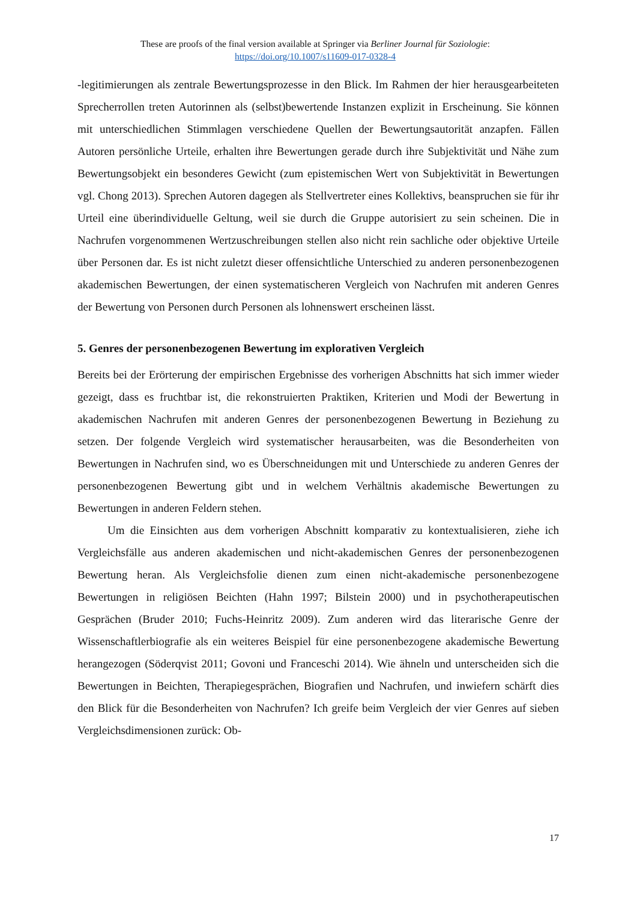These are proofs of the final version available at Springer via Berliner Journal für Soziologie:
https://doi.org/10.1007/s11609-017-0328-4
-legitimierungen als zentrale Bewertungsprozesse in den Blick. Im Rahmen der hier herausge­arbeiteten Sprecherrollen treten Autorinnen als (selbst)bewertende Instanzen explizit in Er­scheinung. Sie können mit unterschiedlichen Stimmlagen verschiedene Quellen der Bewer­tungsautorität anzapfen. Fällen Autoren persönliche Urteile, erhalten ihre Bewertungen gerade durch ihre Subjektivität und Nähe zum Bewertungsobjekt ein besonderes Gewicht (zum epis­temischen Wert von Subjektivität in Bewertungen vgl. Chong 2013). Sprechen Autoren dage­gen als Stellvertreter eines Kollektivs, beanspruchen sie für ihr Urteil eine überindividuelle Geltung, weil sie durch die Gruppe autorisiert zu sein scheinen. Die in Nachrufen vorgenom­menen Wertzuschreibungen stellen also nicht rein sachliche oder objektive Urteile über Perso­nen dar. Es ist nicht zuletzt dieser offensichtliche Unterschied zu anderen personenbezogenen akademischen Bewertungen, der einen systematischeren Vergleich von Nachrufen mit anderen Genres der Bewertung von Personen durch Personen als lohnenswert erscheinen lässt.
5. Genres der personenbezogenen Bewertung im explorativen Vergleich
Bereits bei der Erörterung der empirischen Ergebnisse des vorherigen Abschnitts hat sich im­mer wieder gezeigt, dass es fruchtbar ist, die rekonstruierten Praktiken, Kriterien und Modi der Bewertung in akademischen Nachrufen mit anderen Genres der personenbezogenen Bewer­tung in Beziehung zu setzen. Der folgende Vergleich wird systematischer herausarbeiten, was die Besonderheiten von Bewertungen in Nachrufen sind, wo es Überschneidungen mit und Unterschiede zu anderen Genres der personenbezogenen Bewertung gibt und in welchem Ver­hältnis akademische Bewertungen zu Bewertungen in anderen Feldern stehen.
Um die Einsichten aus dem vorherigen Abschnitt komparativ zu kontextualisieren, ziehe ich Vergleichsfälle aus anderen akademischen und nicht-akademischen Genres der personen­bezogenen Bewertung heran. Als Vergleichsfolie dienen zum einen nicht-akademische perso­nenbezogene Bewertungen in religiösen Beichten (Hahn 1997; Bilstein 2000) und in psycho­therapeutischen Gesprächen (Bruder 2010; Fuchs-Heinritz 2009). Zum anderen wird das lite­rarische Genre der Wissenschaftlerbiografie als ein weiteres Beispiel für eine personenbezo­gene akademische Bewertung herangezogen (Söderqvist 2011; Govoni und Franceschi 2014). Wie ähneln und unterscheiden sich die Bewertungen in Beichten, Therapiegesprächen, Biogra­fien und Nachrufen, und inwiefern schärft dies den Blick für die Besonderheiten von Nachru­fen? Ich greife beim Vergleich der vier Genres auf sieben Vergleichsdimensionen zurück: Ob-
17